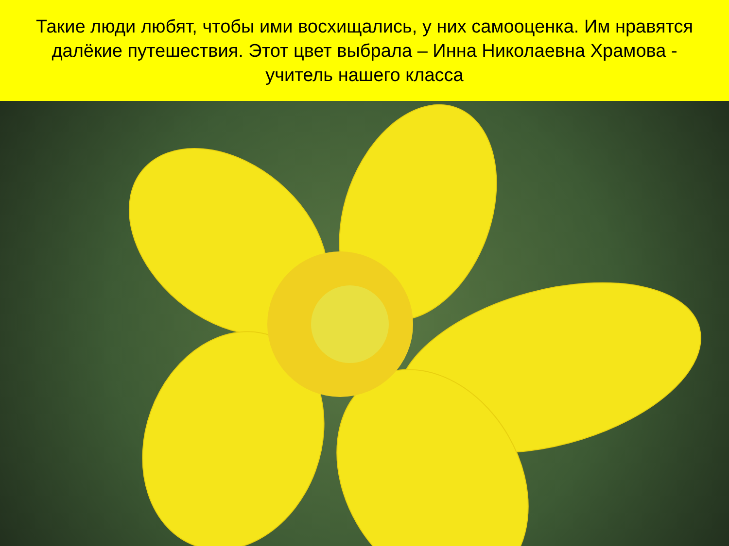Такие люди любят, чтобы ими восхищались, у них самооценка. Им нравятся далёкие путешествия. Этот цвет выбрала – Инна Николаевна Храмова - учитель нашего класса